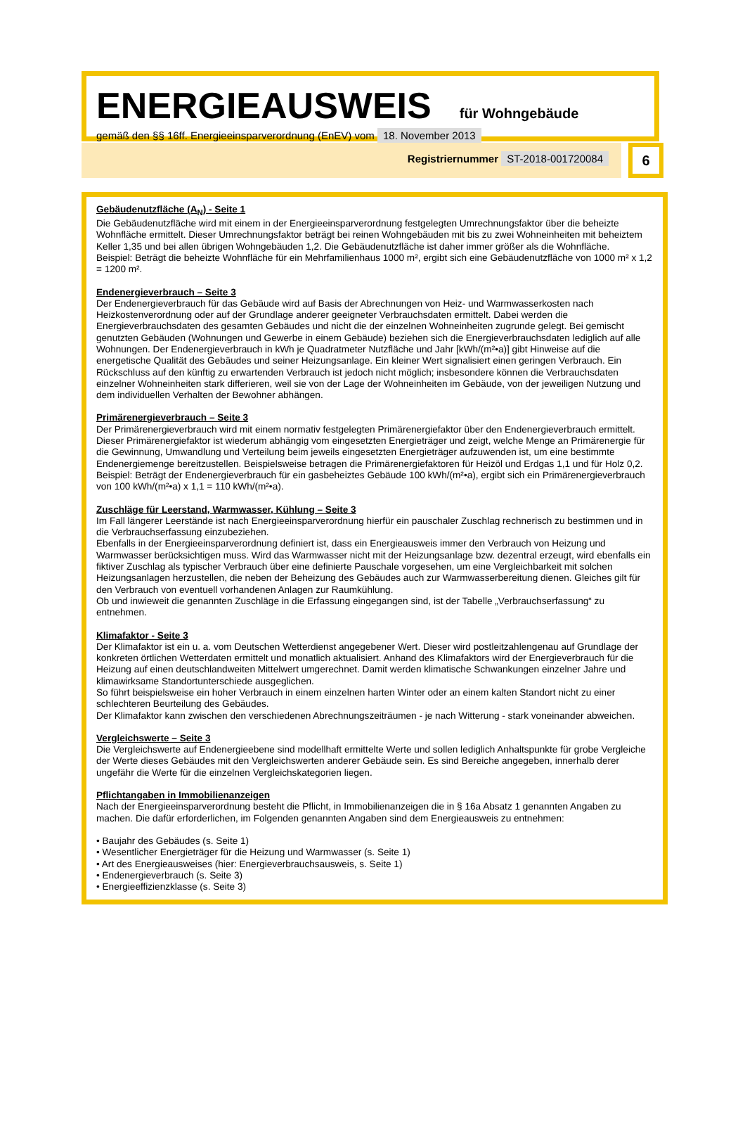ENERGIEAUSWEIS für Wohngebäude
gemäß den §§ 16ff. Energieeinsparverordnung (EnEV) vom 18. November 2013
Registriernummer ST-2018-001720084
6
Gebäudenutzfläche (A<sub>N</sub>) - Seite 1
Die Gebäudenutzfläche wird mit einem in der Energieeinsparverordnung festgelegten Umrechnungsfaktor über die beheizte Wohnfläche ermittelt. Dieser Umrechnungsfaktor beträgt bei reinen Wohngebäuden mit bis zu zwei Wohneinheiten mit beheiztem Keller 1,35 und bei allen übrigen Wohngebäuden 1,2. Die Gebäudenutzfläche ist daher immer größer als die Wohnfläche.
Beispiel: Beträgt die beheizte Wohnfläche für ein Mehrfamilienhaus 1000 m², ergibt sich eine Gebäudenutzfläche von 1000 m² x 1,2 = 1200 m².
Endenergieverbrauch – Seite 3
Der Endenergieverbrauch für das Gebäude wird auf Basis der Abrechnungen von Heiz- und Warmwasserkosten nach Heizkostenverordnung oder auf der Grundlage anderer geeigneter Verbrauchsdaten ermittelt. Dabei werden die Energieverbrauchsdaten des gesamten Gebäudes und nicht die der einzelnen Wohneinheiten zugrunde gelegt. Bei gemischt genutzten Gebäuden (Wohnungen und Gewerbe in einem Gebäude) beziehen sich die Energieverbrauchsdaten lediglich auf alle Wohnungen. Der Endenergieverbrauch in kWh je Quadratmeter Nutzfläche und Jahr [kWh/(m²•a)] gibt Hinweise auf die energetische Qualität des Gebäudes und seiner Heizungsanlage. Ein kleiner Wert signalisiert einen geringen Verbrauch. Ein Rückschluss auf den künftig zu erwartenden Verbrauch ist jedoch nicht möglich; insbesondere können die Verbrauchsdaten einzelner Wohneinheiten stark differieren, weil sie von der Lage der Wohneinheiten im Gebäude, von der jeweiligen Nutzung und dem individuellen Verhalten der Bewohner abhängen.
Primärenergieverbrauch – Seite 3
Der Primärenergieverbrauch wird mit einem normativ festgelegten Primärenergiefaktor über den Endenergieverbrauch ermittelt. Dieser Primärenergiefaktor ist wiederum abhängig vom eingesetzten Energieträger und zeigt, welche Menge an Primärenergie für die Gewinnung, Umwandlung und Verteilung beim jeweils eingesetzten Energieträger aufzuwenden ist, um eine bestimmte Endenergiemenge bereitzustellen. Beispielsweise betragen die Primärenergiefaktoren für Heizöl und Erdgas 1,1 und für Holz 0,2.
Beispiel: Beträgt der Endenergieverbrauch für ein gasbeheiztes Gebäude 100 kWh/(m²•a), ergibt sich ein Primärenergieverbrauch von 100 kWh/(m²•a) x 1,1 = 110 kWh/(m²•a).
Zuschläge für Leerstand, Warmwasser, Kühlung – Seite 3
Im Fall längerer Leerstände ist nach Energieeinsparverordnung hierfür ein pauschaler Zuschlag rechnerisch zu bestimmen und in die Verbrauchserfassung einzubeziehen.
Ebenfalls in der Energieeinsparverordnung definiert ist, dass ein Energieausweis immer den Verbrauch von Heizung und Warmwasser berücksichtigen muss. Wird das Warmwasser nicht mit der Heizungsanlage bzw. dezentral erzeugt, wird ebenfalls ein fiktiver Zuschlag als typischer Verbrauch über eine definierte Pauschale vorgesehen, um eine Vergleichbarkeit mit solchen Heizungsanlagen herzustellen, die neben der Beheizung des Gebäudes auch zur Warmwasserbereitung dienen. Gleiches gilt für den Verbrauch von eventuell vorhandenen Anlagen zur Raumkühlung.
Ob und inwieweit die genannten Zuschläge in die Erfassung eingegangen sind, ist der Tabelle „Verbrauchserfassung“ zu entnehmen.
Klimafaktor - Seite 3
Der Klimafaktor ist ein u. a. vom Deutschen Wetterdienst angegebener Wert. Dieser wird postleitzahlengenau auf Grundlage der konkreten örtlichen Wetterdaten ermittelt und monatlich aktualisiert. Anhand des Klimafaktors wird der Energieverbrauch für die Heizung auf einen deutschlandweiten Mittelwert umgerechnet. Damit werden klimatische Schwankungen einzelner Jahre und klimawirksame Standortunterschiede ausgeglichen.
So führt beispielsweise ein hoher Verbrauch in einem einzelnen harten Winter oder an einem kalten Standort nicht zu einer schlechteren Beurteilung des Gebäudes.
Der Klimafaktor kann zwischen den verschiedenen Abrechnungszeiträumen - je nach Witterung - stark voneinander abweichen.
Vergleichswerte – Seite 3
Die Vergleichswerte auf Endenergieebene sind modellhaft ermittelte Werte und sollen lediglich Anhaltspunkte für grobe Vergleiche der Werte dieses Gebäudes mit den Vergleichswerten anderer Gebäude sein. Es sind Bereiche angegeben, innerhalb derer ungefähr die Werte für die einzelnen Vergleichskategorien liegen.
Pflichtangaben in Immobilienanzeigen
Nach der Energieeinsparverordnung besteht die Pflicht, in Immobilienanzeigen die in § 16a Absatz 1 genannten Angaben zu machen. Die dafür erforderlichen, im Folgenden genannten Angaben sind dem Energieausweis zu entnehmen:
• Baujahr des Gebäudes (s. Seite 1)
• Wesentlicher Energieträger für die Heizung und Warmwasser (s. Seite 1)
• Art des Energieausweises (hier: Energieverbrauchsausweis, s. Seite 1)
• Endenergieverbrauch (s. Seite 3)
• Energieeffizienzklasse (s. Seite 3)